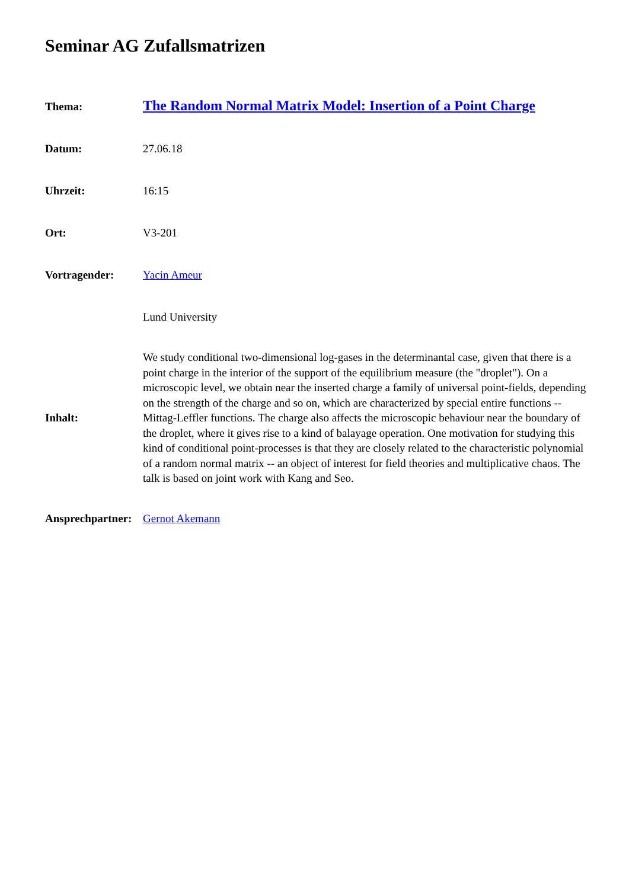Seminar AG Zufallsmatrizen
| Thema: | The Random Normal Matrix Model: Insertion of a Point Charge |
| Datum: | 27.06.18 |
| Uhrzeit: | 16:15 |
| Ort: | V3-201 |
| Vortragender: | Yacin Ameur |
| | Lund University |
| Inhalt: | We study conditional two-dimensional log-gases in the determinantal case, given that there is a point charge in the interior of the support of the equilibrium measure (the "droplet"). On a microscopic level, we obtain near the inserted charge a family of universal point-fields, depending on the strength of the charge and so on, which are characterized by special entire functions -- Mittag-Leffler functions. The charge also affects the microscopic behaviour near the boundary of the droplet, where it gives rise to a kind of balayage operation. One motivation for studying this kind of conditional point-processes is that they are closely related to the characteristic polynomial of a random normal matrix -- an object of interest for field theories and multiplicative chaos. The talk is based on joint work with Kang and Seo. |
| Ansprechpartner: | Gernot Akemann |